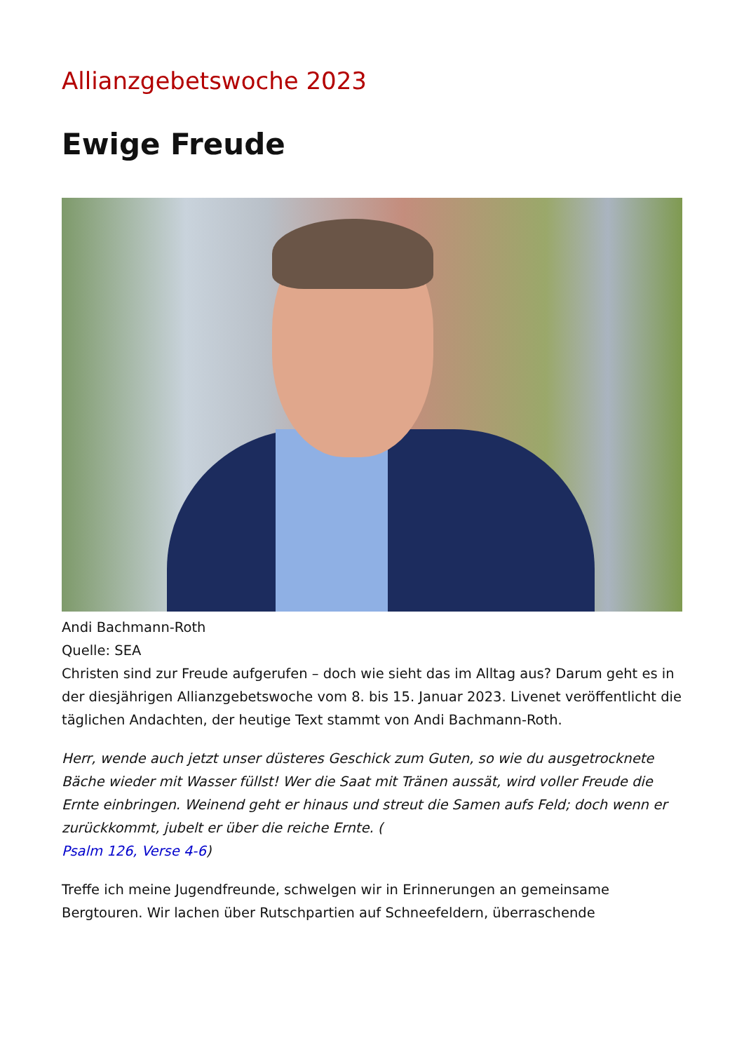Allianzgebetswoche 2023
Ewige Freude
Andi Bachmann-Roth
Quelle: SEA
Christen sind zur Freude aufgerufen – doch wie sieht das im Alltag aus? Darum geht es in der diesjährigen Allianzgebetswoche vom 8. bis 15. Januar 2023. Livenet veröffentlicht die täglichen Andachten, der heutige Text stammt von Andi Bachmann-Roth.
Herr, wende auch jetzt unser düsteres Geschick zum Guten, so wie du ausgetrocknete Bäche wieder mit Wasser füllst! Wer die Saat mit Tränen aussät, wird voller Freude die Ernte einbringen. Weinend geht er hinaus und streut die Samen aufs Feld; doch wenn er zurückkommt, jubelt er über die reiche Ernte. (
Psalm 126, Verse 4-6)
Treffe ich meine Jugendfreunde, schwelgen wir in Erinnerungen an gemeinsame Bergtouren. Wir lachen über Rutschpartien auf Schneefeldern, überraschende